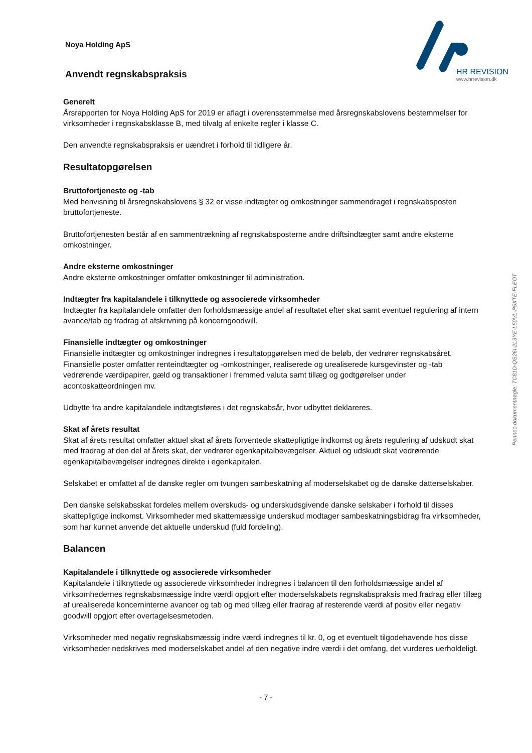Noya Holding ApS
Anvendt regnskabspraksis
HR REVISION
www.hrrevision.dk
Generelt
Årsrapporten for Noya Holding ApS for 2019 er aflagt i overensstemmelse med årsregnskabslovens bestemmelser for virksomheder i regnskabsklasse B, med tilvalg af enkelte regler i klasse C.
Den anvendte regnskabspraksis er uændret i forhold til tidligere år.
Resultatopgørelsen
Bruttofortjeneste og -tab
Med henvisning til årsregnskabslovens § 32 er visse indtægter og omkostninger sammendraget i regnskabsposten bruttofortjeneste.
Bruttofortjenesten består af en sammentrækning af regnskabsposterne andre driftsindtægter samt andre eksterne omkostninger.
Andre eksterne omkostninger
Andre eksterne omkostninger omfatter omkostninger til administration.
Indtægter fra kapitalandele i tilknyttede og associerede virksomheder
Indtægter fra kapitalandele omfatter den forholdsmæssige andel af resultatet efter skat samt eventuel regulering af intern avance/tab og fradrag af afskrivning på koncerngoodwill.
Finansielle indtægter og omkostninger
Finansielle indtægter og omkostninger indregnes i resultatopgørelsen med de beløb, der vedrører regnskabsåret. Finansielle poster omfatter renteindtægter og -omkostninger, realiserede og urealiserede kursgevinster og -tab vedrørende værdipapirer, gæld og transaktioner i fremmed valuta samt tillæg og godtgørelser under acontoskatteordningen mv.
Udbytte fra andre kapitalandele indtægtsføres i det regnskabsår, hvor udbyttet deklareres.
Skat af årets resultat
Skat af årets resultat omfatter aktuel skat af årets forventede skattepligtige indkomst og årets regulering af udskudt skat med fradrag af den del af årets skat, der vedrører egenkapitalbevægelser. Aktuel og udskudt skat vedrørende egenkapitalbevægelser indregnes direkte i egenkapitalen.
Selskabet er omfattet af de danske regler om tvungen sambeskatning af moderselskabet og de danske datterselskaber.
Den danske selskabsskat fordeles mellem overskuds- og underskudsgivende danske selskaber i forhold til disses skattepligtige indkomst. Virksomheder med skattemæssige underskud modtager sambeskatningsbidrag fra virksomheder, som har kunnet anvende det aktuelle underskud (fuld fordeling).
Balancen
Kapitalandele i tilknyttede og associerede virksomheder
Kapitalandele i tilknyttede og associerede virksomheder indregnes i balancen til den forholdsmæssige andel af virksomhedernes regnskabsmæssige indre værdi opgjort efter moderselskabets regnskabspraksis med fradrag eller tillæg af urealiserede koncerninterne avancer og tab og med tillæg eller fradrag af resterende værdi af positiv eller negativ goodwill opgjort efter overtagelsesmetoden.
Virksomheder med negativ regnskabsmæssig indre værdi indregnes til kr. 0, og et eventuelt tilgodehavende hos disse virksomheder nedskrives med moderselskabet andel af den negative indre værdi i det omfang, det vurderes uerholdeligt.
Penneo dokumentnøgle: TC81D-QS26I-2L3YE-L50VL-P5XTE-FLEOT
- 7 -